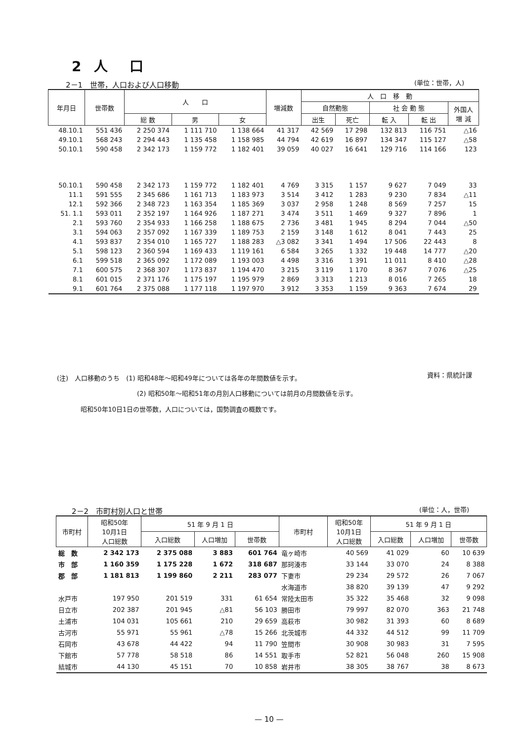2 人　口
2－1　世帯，人口および人口移動 (単位：世帯，人)
| 年月日 | 世帯数 | 人 口 | | | 増減数 | 人 口 移 動 | | | | |
| --- | --- | --- | --- | --- | --- | --- | --- | --- | --- | --- |
| | | | | | | 自然動態 | | 社 会 動 態 | | 外国人 増 減 |
| | | 総 数 | 男 | 女 | | 出生 | 死亡 | 転 入 | 転 出 | |
| 48.10.1 | 551 436 | 2 250 374 | 1 111 710 | 1 138 664 | 41 317 | 42 569 | 17 298 | 132 813 | 116 751 | △16 |
| 49.10.1 | 568 243 | 2 294 443 | 1 135 458 | 1 158 985 | 44 794 | 42 619 | 16 897 | 134 347 | 115 127 | △58 |
| 50.10.1 | 590 458 | 2 342 173 | 1 159 772 | 1 182 401 | 39 059 | 40 027 | 16 641 | 129 716 | 114 166 | 123 |
| 50.10.1 | 590 458 | 2 342 173 | 1 159 772 | 1 182 401 | 4 769 | 3 315 | 1 157 | 9 627 | 7 049 | 33 |
| 11.1 | 591 555 | 2 345 686 | 1 161 713 | 1 183 973 | 3 514 | 3 412 | 1 283 | 9 230 | 7 834 | △11 |
| 12.1 | 592 366 | 2 348 723 | 1 163 354 | 1 185 369 | 3 037 | 2 958 | 1 248 | 8 569 | 7 257 | 15 |
| 51. 1.1 | 593 011 | 2 352 197 | 1 164 926 | 1 187 271 | 3 474 | 3 511 | 1 469 | 9 327 | 7 896 | 1 |
| 2.1 | 593 760 | 2 354 933 | 1 166 258 | 1 188 675 | 2 736 | 3 481 | 1 945 | 8 294 | 7 044 | △50 |
| 3.1 | 594 063 | 2 357 092 | 1 167 339 | 1 189 753 | 2 159 | 3 148 | 1 612 | 8 041 | 7 443 | 25 |
| 4.1 | 593 837 | 2 354 010 | 1 165 727 | 1 188 283 | △3 082 | 3 341 | 1 494 | 17 506 | 22 443 | 8 |
| 5.1 | 598 123 | 2 360 594 | 1 169 433 | 1 119 161 | 6 584 | 3 265 | 1 332 | 19 448 | 14 777 | △20 |
| 6.1 | 599 518 | 2 365 092 | 1 172 089 | 1 193 003 | 4 498 | 3 316 | 1 391 | 11 011 | 8 410 | △28 |
| 7.1 | 600 575 | 2 368 307 | 1 173 837 | 1 194 470 | 3 215 | 3 119 | 1 170 | 8 367 | 7 076 | △25 |
| 8.1 | 601 015 | 2 371 176 | 1 175 197 | 1 195 979 | 2 869 | 3 313 | 1 213 | 8 016 | 7 265 | 18 |
| 9.1 | 601 764 | 2 375 088 | 1 177 118 | 1 197 970 | 3 912 | 3 353 | 1 159 | 9 363 | 7 674 | 29 |
(注)　人口移動のうち　(1) 昭和48年～昭和49年については各年の年間数値を示す。
資料：県統計課
(2) 昭和50年～昭和51年の月別人口移動については前月の月間数値を示す。
昭和50年10日1日の世帯数，人口については，国勢調査の概数です。
2－2　市町村別人口と世帯 (単位：人，世帯)
| 市町村 | 昭和50年 10月1日 人口総数 | 51 年 9 月 1 日 | | | 市町村 | 昭和50年 10月1日 人口総数 | 51 年 9 月 1 日 | | |
| --- | --- | --- | --- | --- | --- | --- | --- | --- | --- |
| | | 入口総数 | 人口増加 | 世帯数 | | | 入口総数 | 人口増加 | 世帯数 |
| 総 数 | 2 342 173 | 2 375 088 | 3 883 | 601 764 | 竜ヶ崎市 | 40 569 | 41 029 | 60 | 10 639 |
| 市 部 | 1 160 359 | 1 175 228 | 1 672 | 318 687 | 那珂湊市 | 33 144 | 33 070 | 24 | 8 388 |
| 郡 部 | 1 181 813 | 1 199 860 | 2 211 | 283 077 | 下妻市 | 29 234 | 29 572 | 26 | 7 067 |
| | | | | | 水海道市 | 38 820 | 39 139 | 47 | 9 292 |
| 水戸市 | 197 950 | 201 519 | 331 | 61 654 | 常陸太田市 | 35 322 | 35 468 | 32 | 9 098 |
| 日立市 | 202 387 | 201 945 | △81 | 56 103 | 勝田市 | 79 997 | 82 070 | 363 | 21 748 |
| 土浦市 | 104 031 | 105 661 | 210 | 29 659 | 高萩市 | 30 982 | 31 393 | 60 | 8 689 |
| 古河市 | 55 971 | 55 961 | △78 | 15 266 | 北茨城市 | 44 332 | 44 512 | 99 | 11 709 |
| 石岡市 | 43 678 | 44 422 | 94 | 11 790 | 笠間市 | 30 908 | 30 983 | 31 | 7 595 |
| 下館市 | 57 778 | 58 518 | 86 | 14 551 | 取手市 | 52 821 | 56 048 | 260 | 15 908 |
| 結城市 | 44 130 | 45 151 | 70 | 10 858 | 岩井市 | 38 305 | 38 767 | 38 | 8 673 |
— 10 —